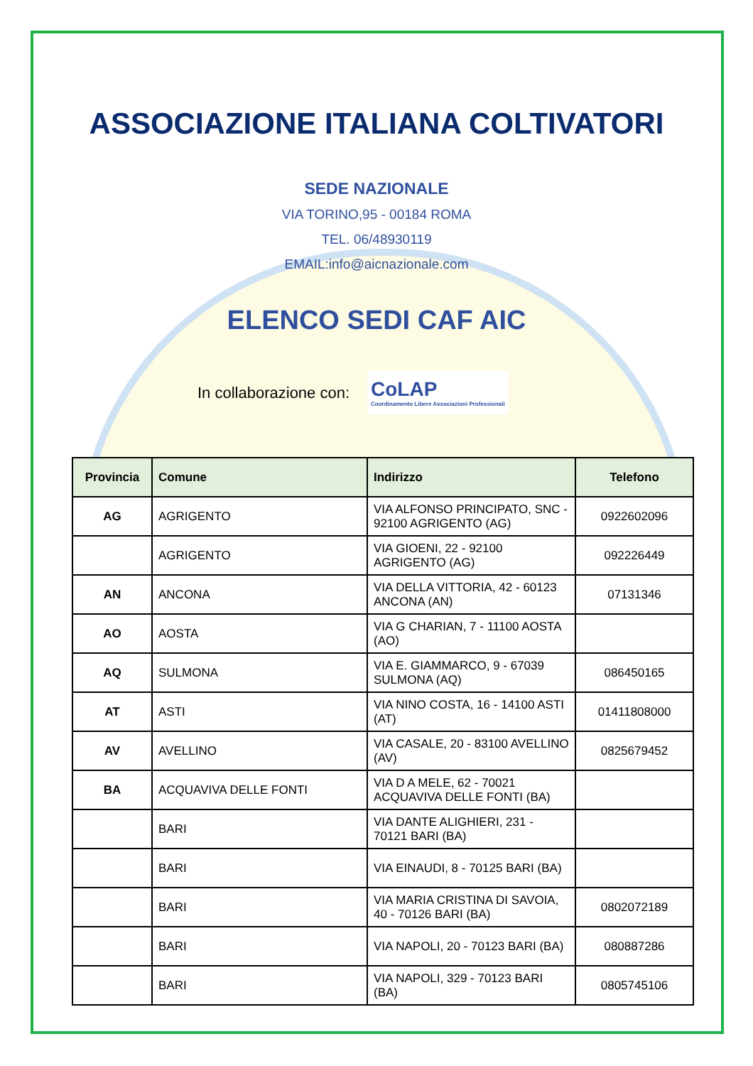ASSOCIAZIONE ITALIANA COLTIVATORI
SEDE NAZIONALE
VIA TORINO,95 - 00184 ROMA
TEL. 06/48930119
EMAIL:info@aicnazionale.com
ELENCO SEDI CAF AIC
In collaborazione con:
CoLAP
Coordinamento Libere Associazioni Professionali
| Provincia | Comune | Indirizzo | Telefono |
| --- | --- | --- | --- |
| AG | AGRIGENTO | VIA ALFONSO PRINCIPATO, SNC - 92100 AGRIGENTO (AG) | 0922602096 |
| | AGRIGENTO | VIA GIOENI, 22 - 92100 AGRIGENTO (AG) | 092226449 |
| AN | ANCONA | VIA DELLA VITTORIA, 42 - 60123 ANCONA (AN) | 07131346 |
| AO | AOSTA | VIA G CHARIAN, 7 - 11100 AOSTA (AO) | |
| AQ | SULMONA | VIA E. GIAMMARCO, 9 - 67039 SULMONA (AQ) | 086450165 |
| AT | ASTI | VIA NINO COSTA, 16 - 14100 ASTI (AT) | 01411808000 |
| AV | AVELLINO | VIA CASALE, 20 - 83100 AVELLINO (AV) | 0825679452 |
| BA | ACQUAVIVA DELLE FONTI | VIA D A MELE, 62 - 70021 ACQUAVIVA DELLE FONTI (BA) | |
| | BARI | VIA DANTE ALIGHIERI, 231 - 70121 BARI (BA) | |
| | BARI | VIA EINAUDI, 8 - 70125 BARI (BA) | |
| | BARI | VIA MARIA CRISTINA DI SAVOIA, 40 - 70126 BARI (BA) | 0802072189 |
| | BARI | VIA NAPOLI, 20 - 70123 BARI (BA) | 080887286 |
| | BARI | VIA NAPOLI, 329 - 70123 BARI (BA) | 0805745106 |